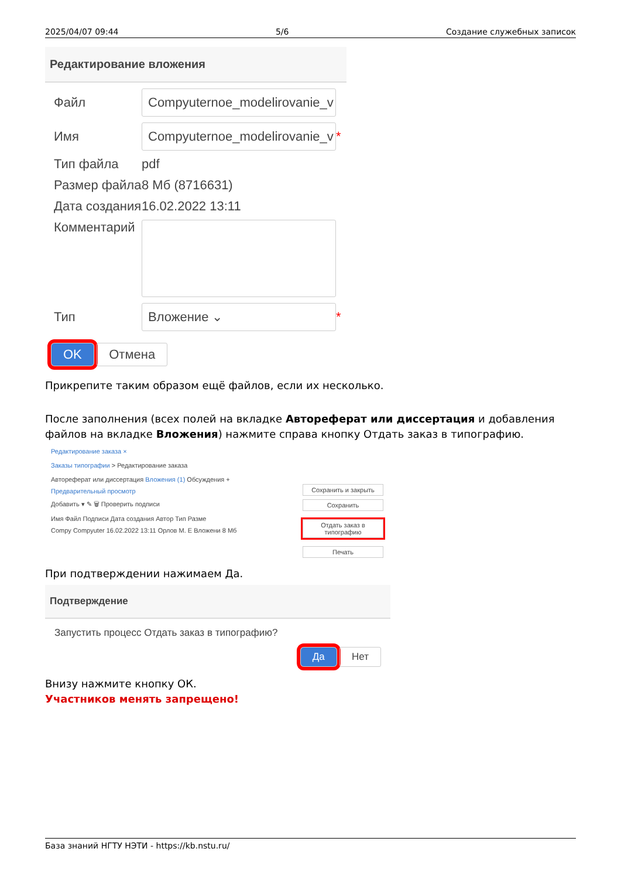2025/04/07 09:44 5/6 Создание служебных записок
Редактирование вложения
Файл Compyuternoe_modelirovanie_v
Имя Compyuternoe_modelirovanie_v *
Тип файла pdf
Размер файла 8 Мб (8716631)
Дата создания 16.02.2022 13:11
Комментарий
Тип Вложение ⌄ *
OK Отмена
Прикрепите таким образом ещё файлов, если их несколько.
После заполнения (всех полей на вкладке Автореферат или диссертация и добавления файлов на вкладке Вложения) нажмите справа кнопку Отдать заказ в типографию.
Редактирование заказа ×
Заказы типографии > Редактирование заказа
Автореферат или диссертация Вложения (1) Обсуждения +
Предварительный просмотр
Добавить ▾ ✎ 🗑 Проверить подписи
Имя Файл Подписи Дата создания Автор Тип Разме
Compy Compyuter 16.02.2022 13:11 Орлов М. Е Вложени 8 Мб
Сохранить и закрыть
Сохранить
Отдать заказ в типографию
Печать
При подтверждении нажимаем Да.
Подтверждение
Запустить процесс Отдать заказ в типографию?
Да Нет
Внизу нажмите кнопку ОК.
Участников менять запрещено!
База знаний НГТУ НЭТИ - https://kb.nstu.ru/